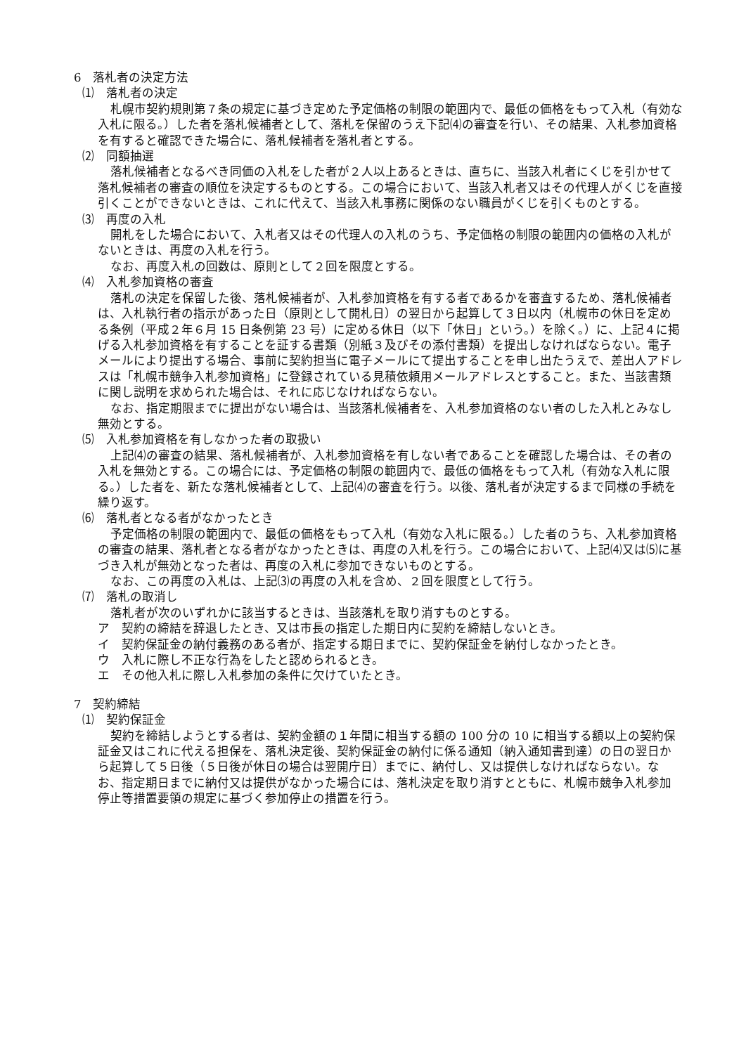6　落札者の決定方法
⑴　落札者の決定
札幌市契約規則第７条の規定に基づき定めた予定価格の制限の範囲内で、最低の価格をもって入札（有効な入札に限る。）した者を落札候補者として、落札を保留のうえ下記⑷の審査を行い、その結果、入札参加資格を有すると確認できた場合に、落札候補者を落札者とする。
⑵　同額抽選
落札候補者となるべき同価の入札をした者が２人以上あるときは、直ちに、当該入札者にくじを引かせて落札候補者の審査の順位を決定するものとする。この場合において、当該入札者又はその代理人がくじを直接引くことができないときは、これに代えて、当該入札事務に関係のない職員がくじを引くものとする。
⑶　再度の入札
開札をした場合において、入札者又はその代理人の入札のうち、予定価格の制限の範囲内の価格の入札がないときは、再度の入札を行う。
なお、再度入札の回数は、原則として２回を限度とする。
⑷　入札参加資格の審査
落札の決定を保留した後、落札候補者が、入札参加資格を有する者であるかを審査するため、落札候補者は、入札執行者の指示があった日（原則として開札日）の翌日から起算して３日以内（札幌市の休日を定める条例（平成２年６月 15 日条例第 23 号）に定める休日（以下「休日」という。）を除く。）に、上記４に掲げる入札参加資格を有することを証する書類（別紙３及びその添付書類）を提出しなければならない。電子メールにより提出する場合、事前に契約担当に電子メールにて提出することを申し出たうえで、差出人アドレスは「札幌市競争入札参加資格」に登録されている見積依頼用メールアドレスとすること。また、当該書類に関し説明を求められた場合は、それに応じなければならない。
なお、指定期限までに提出がない場合は、当該落札候補者を、入札参加資格のない者のした入札とみなし無効とする。
⑸　入札参加資格を有しなかった者の取扱い
上記⑷の審査の結果、落札候補者が、入札参加資格を有しない者であることを確認した場合は、その者の入札を無効とする。この場合には、予定価格の制限の範囲内で、最低の価格をもって入札（有効な入札に限る。）した者を、新たな落札候補者として、上記⑷の審査を行う。以後、落札者が決定するまで同様の手続を繰り返す。
⑹　落札者となる者がなかったとき
予定価格の制限の範囲内で、最低の価格をもって入札（有効な入札に限る。）した者のうち、入札参加資格の審査の結果、落札者となる者がなかったときは、再度の入札を行う。この場合において、上記⑷又は⑸に基づき入札が無効となった者は、再度の入札に参加できないものとする。
なお、この再度の入札は、上記⑶の再度の入札を含め、２回を限度として行う。
⑺　落札の取消し
落札者が次のいずれかに該当するときは、当該落札を取り消すものとする。
ア　契約の締結を辞退したとき、又は市長の指定した期日内に契約を締結しないとき。
イ　契約保証金の納付義務のある者が、指定する期日までに、契約保証金を納付しなかったとき。
ウ　入札に際し不正な行為をしたと認められるとき。
エ　その他入札に際し入札参加の条件に欠けていたとき。
7　契約締結
⑴　契約保証金
契約を締結しようとする者は、契約金額の１年間に相当する額の 100 分の 10 に相当する額以上の契約保証金又はこれに代える担保を、落札決定後、契約保証金の納付に係る通知（納入通知書到達）の日の翌日から起算して５日後（５日後が休日の場合は翌開庁日）までに、納付し、又は提供しなければならない。なお、指定期日までに納付又は提供がなかった場合には、落札決定を取り消すとともに、札幌市競争入札参加停止等措置要領の規定に基づく参加停止の措置を行う。